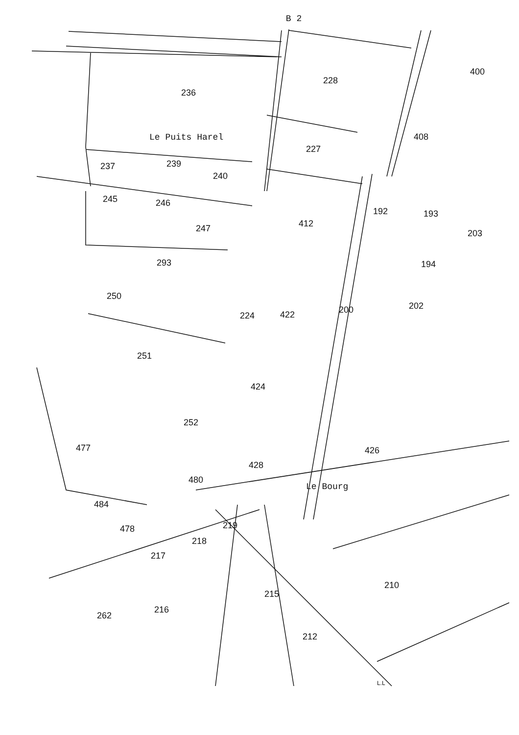236
228
400
Le Puits Harel
227
408
237
239
240
245
246
247
412
192
193
203
293
194
250
224
422
200
202
251
424
252
477
426
428
480
Le Bourg
484
478
219
218
217
215
210
262
216
212
L.L
B 2